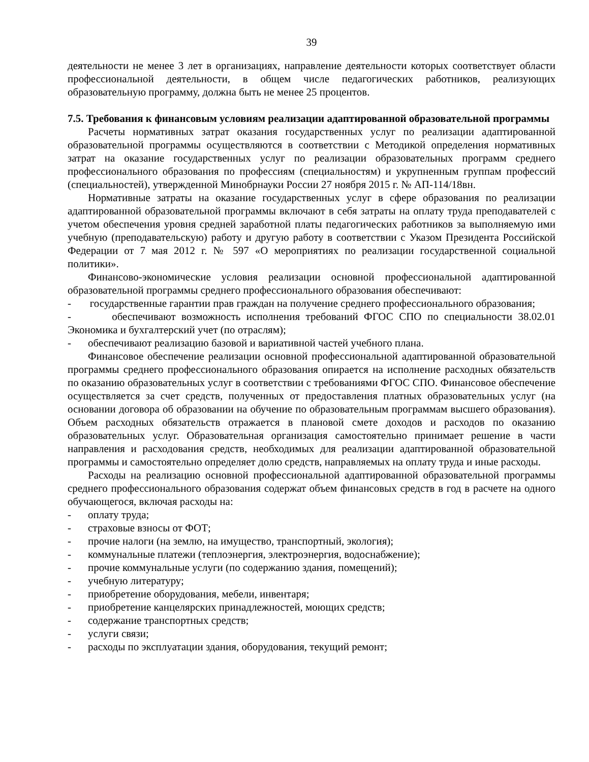39
деятельности не менее 3 лет в организациях, направление деятельности которых соответствует области профессиональной деятельности, в общем числе педагогических работников, реализующих образовательную программу, должна быть не менее 25 процентов.
7.5. Требования к финансовым условиям реализации адаптированной образовательной программы
Расчеты нормативных затрат оказания государственных услуг по реализации адаптированной образовательной программы осуществляются в соответствии с Методикой определения нормативных затрат на оказание государственных услуг по реализации образовательных программ среднего профессионального образования по профессиям (специальностям) и укрупненным группам профессий (специальностей), утвержденной Минобрнауки России 27 ноября 2015 г. № АП-114/18вн.
Нормативные затраты на оказание государственных услуг в сфере образования по реализации адаптированной образовательной программы включают в себя затраты на оплату труда преподавателей с учетом обеспечения уровня средней заработной платы педагогических работников за выполняемую ими учебную (преподавательскую) работу и другую работу в соответствии с Указом Президента Российской Федерации от 7 мая 2012 г. № 597 «О мероприятиях по реализации государственной социальной политики».
Финансово-экономические условия реализации основной профессиональной адаптированной образовательной программы среднего профессионального образования обеспечивают:
- государственные гарантии прав граждан на получение среднего профессионального образования;
- обеспечивают возможность исполнения требований ФГОС СПО по специальности 38.02.01 Экономика и бухгалтерский учет (по отраслям);
- обеспечивают реализацию базовой и вариативной частей учебного плана.
Финансовое обеспечение реализации основной профессиональной адаптированной образовательной программы среднего профессионального образования опирается на исполнение расходных обязательств по оказанию образовательных услуг в соответствии с требованиями ФГОС СПО. Финансовое обеспечение осуществляется за счет средств, полученных от предоставления платных образовательных услуг (на основании договора об образовании на обучение по образовательным программам высшего образования). Объем расходных обязательств отражается в плановой смете доходов и расходов по оказанию образовательных услуг. Образовательная организация самостоятельно принимает решение в части направления и расходования средств, необходимых для реализации адаптированной образовательной программы и самостоятельно определяет долю средств, направляемых на оплату труда и иные расходы.
Расходы на реализацию основной профессиональной адаптированной образовательной программы среднего профессионального образования содержат объем финансовых средств в год в расчете на одного обучающегося, включая расходы на:
- оплату труда;
- страховые взносы от ФОТ;
- прочие налоги (на землю, на имущество, транспортный, экология);
- коммунальные платежи (теплоэнергия, электроэнергия, водоснабжение);
- прочие коммунальные услуги (по содержанию здания, помещений);
- учебную литературу;
- приобретение оборудования, мебели, инвентаря;
- приобретение канцелярских принадлежностей, моющих средств;
- содержание транспортных средств;
- услуги связи;
- расходы по эксплуатации здания, оборудования, текущий ремонт;